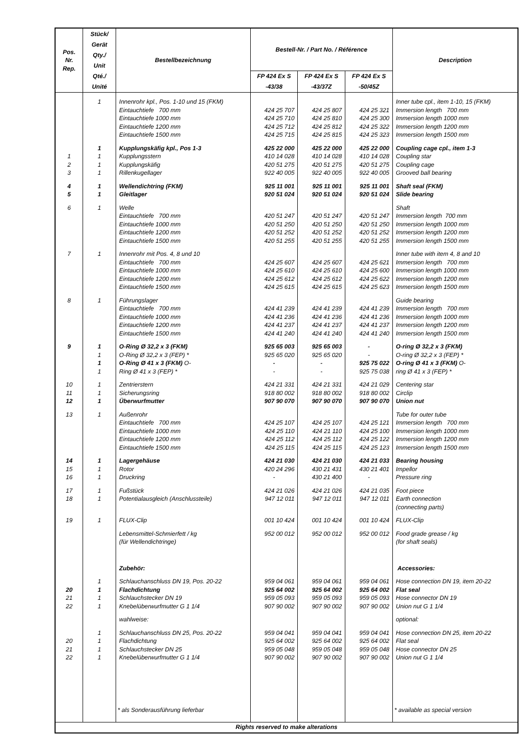| Pos. Nr. Rep. | Stück/ Gerät Qty./ Unit Qté./ Unité | Bestellbezeichnung | Bestell-Nr. / Part No. / Référence | | | Description |
| --- | --- | --- | --- | --- | --- | --- |
| | | | FP 424 Ex S -43/38 | FP 424 Ex S -43/37Z | FP 424 Ex S -50/45Z | |
| | 1 | Innenrohr kpl., Pos. 1-10 und 15 (FKM) | | | | Inner tube cpl., item 1-10, 15 (FKM) |
| | | Eintauchtiefe 700 mm | 424 25 707 | 424 25 807 | 424 25 321 | Immersion length 700 mm |
| | | Eintauchtiefe 1000 mm | 424 25 710 | 424 25 810 | 424 25 300 | Immersion length 1000 mm |
| | | Eintauchtiefe 1200 mm | 424 25 712 | 424 25 812 | 424 25 322 | Immersion length 1200 mm |
| | | Eintauchtiefe 1500 mm | 424 25 715 | 424 25 815 | 424 25 323 | Immersion length 1500 mm |
| | 1 | Kupplungskäfig kpl., Pos 1-3 | 425 22 000 | 425 22 000 | 425 22 000 | Coupling cage cpl., item 1-3 |
| 1 | 1 | Kupplungsstern | 410 14 028 | 410 14 028 | 410 14 028 | Coupling star |
| 2 | 1 | Kupplungskäfig | 420 51 275 | 420 51 275 | 420 51 275 | Coupling cage |
| 3 | 1 | Rillenkugellager | 922 40 005 | 922 40 005 | 922 40 005 | Grooved ball bearing |
| 4 | 1 | Wellendichtring (FKM) | 925 11 001 | 925 11 001 | 925 11 001 | Shaft seal (FKM) |
| 5 | 1 | Gleitlager | 920 51 024 | 920 51 024 | 920 51 024 | Slide bearing |
| 6 | 1 | Welle | | | | Shaft |
| | | Eintauchtiefe 700 mm | 420 51 247 | 420 51 247 | 420 51 247 | Immersion length 700 mm |
| | | Eintauchtiefe 1000 mm | 420 51 250 | 420 51 250 | 420 51 250 | Immersion length 1000 mm |
| | | Eintauchtiefe 1200 mm | 420 51 252 | 420 51 252 | 420 51 252 | Immersion length 1200 mm |
| | | Eintauchtiefe 1500 mm | 420 51 255 | 420 51 255 | 420 51 255 | Immersion length 1500 mm |
| 7 | 1 | Innenrohr mit Pos. 4, 8 und 10 | | | | Inner tube with item 4, 8 and 10 |
| | | Eintauchtiefe 700 mm | 424 25 607 | 424 25 607 | 424 25 621 | Immersion length 700 mm |
| | | Eintauchtiefe 1000 mm | 424 25 610 | 424 25 610 | 424 25 600 | Immersion length 1000 mm |
| | | Eintauchtiefe 1200 mm | 424 25 612 | 424 25 612 | 424 25 622 | Immersion length 1200 mm |
| | | Eintauchtiefe 1500 mm | 424 25 615 | 424 25 615 | 424 25 623 | Immersion length 1500 mm |
| 8 | 1 | Führungslager | | | | Guide bearing |
| | | Eintauchtiefe 700 mm | 424 41 239 | 424 41 239 | 424 41 239 | Immersion length 700 mm |
| | | Eintauchtiefe 1000 mm | 424 41 236 | 424 41 236 | 424 41 236 | Immersion length 1000 mm |
| | | Eintauchtiefe 1200 mm | 424 41 237 | 424 41 237 | 424 41 237 | Immersion length 1200 mm |
| | | Eintauchtiefe 1500 mm | 424 41 240 | 424 41 240 | 424 41 240 | Immersion length 1500 mm |
| 9 | 1 | O-Ring Ø 32,2 x 3 (FKM) | 925 65 003 | 925 65 003 | - | O-ring Ø 32,2 x 3 (FKM) |
| | 1 | O-Ring Ø 32,2 x 3 (FEP) * | 925 65 020 | 925 65 020 | - | O-ring Ø 32,2 x 3 (FEP) * |
| | 1 | O-Ring Ø 41 x 3 (FKM) O- | - | - | 925 75 022 | O-ring Ø 41 x 3 (FKM) O- |
| | 1 | Ring Ø 41 x 3 (FEP) * | - | - | 925 75 038 | ring Ø 41 x 3 (FEP) * |
| 10 | 1 | Zentrierstern | 424 21 331 | 424 21 331 | 424 21 029 | Centering star |
| 11 | 1 | Sicherungsring | 918 80 002 | 918 80 002 | 918 80 002 | Circlip |
| 12 | 1 | Überwurfmutter | 907 90 070 | 907 90 070 | 907 90 070 | Union nut |
| 13 | 1 | Außenrohr | | | | Tube for outer tube |
| | | Eintauchtiefe 700 mm | 424 25 107 | 424 25 107 | 424 25 121 | Immersion length 700 mm |
| | | Eintauchtiefe 1000 mm | 424 25 110 | 424 21 110 | 424 25 100 | Immersion length 1000 mm |
| | | Eintauchtiefe 1200 mm | 424 25 112 | 424 25 112 | 424 25 122 | Immersion length 1200 mm |
| | | Eintauchtiefe 1500 mm | 424 25 115 | 424 25 115 | 424 25 123 | Immersion length 1500 mm |
| 14 | 1 | Lagergehäuse | 424 21 030 | 424 21 030 | 424 21 033 | Bearing housing |
| 15 | 1 | Rotor | 420 24 296 | 430 21 431 | 430 21 401 | Impellor |
| 16 | 1 | Druckring | - | 430 21 400 | - | Pressure ring |
| 17 | 1 | Fußstück | 424 21 026 | 424 21 026 | 424 21 035 | Foot piece |
| 18 | 1 | Potentialausgleich (Anschlussteile) | 947 12 011 | 947 12 011 | 947 12 011 | Earth connection (connecting parts) |
| 19 | 1 | FLUX-Clip | 001 10 424 | 001 10 424 | 001 10 424 | FLUX-Clip |
| | | Lebensmittel-Schmierfett / kg (für Wellendichtringe) | 952 00 012 | 952 00 012 | 952 00 012 | Food grade grease / kg (for shaft seals) |
| | | Zubehör: | | | | Accessories: |
| | 1 | Schlauchanschluss DN 19, Pos. 20-22 | 959 04 061 | 959 04 061 | 959 04 061 | Hose connection DN 19, item 20-22 |
| 20 | 1 | Flachdichtung | 925 64 002 | 925 64 002 | 925 64 002 | Flat seal |
| 21 | 1 | Schlauchstecker DN 19 | 959 05 093 | 959 05 093 | 959 05 093 | Hose connector DN 19 |
| 22 | 1 | Knebelüberwurfmutter G 1 1/4 | 907 90 002 | 907 90 002 | 907 90 002 | Union nut G 1 1/4 |
| | | wahlweise: | | | | optional: |
| | 1 | Schlauchanschluss DN 25, Pos. 20-22 | 959 04 041 | 959 04 041 | 959 04 041 | Hose connection DN 25, item 20-22 |
| 20 | 1 | Flachdichtung | 925 64 002 | 925 64 002 | 925 64 002 | Flat seal |
| 21 | 1 | Schlauchstecker DN 25 | 959 05 048 | 959 05 048 | 959 05 048 | Hose connector DN 25 |
| 22 | 1 | Knebelüberwurfmutter G 1 1/4 | 907 90 002 | 907 90 002 | 907 90 002 | Union nut G 1 1/4 |
| | | * als Sonderausführung lieferbar | | | | * available as special version |
| Rights reserved to make alterations | | | | | | |